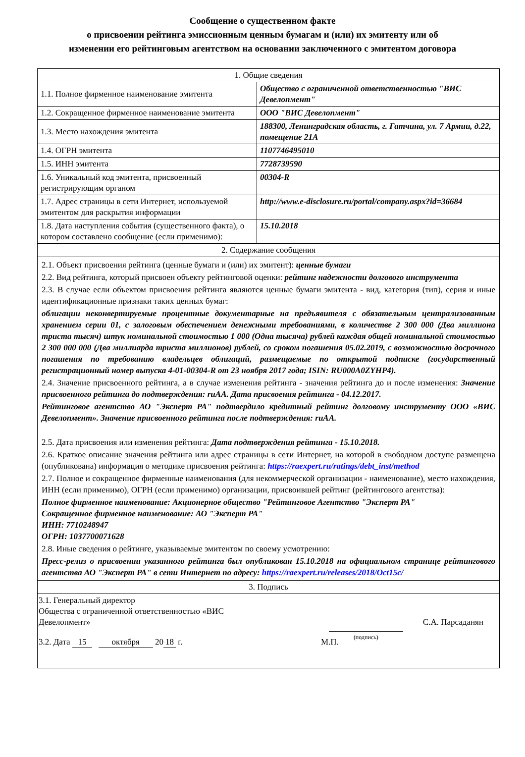Сообщение о существенном факте
о присвоении рейтинга эмиссионным ценным бумагам и (или) их эмитенту или об
изменении его рейтинговым агентством на основании заключенного с эмитентом договора
| 1. Общие сведения | |
| 1.1. Полное фирменное наименование эмитента | Общество с ограниченной ответственностью "ВИС Девелопмент" |
| 1.2. Сокращенное фирменное наименование эмитента | ООО "ВИС Девелопмент" |
| 1.3. Место нахождения эмитента | 188300, Ленинградская область, г. Гатчина, ул. 7 Армии, д.22, помещение 21А |
| 1.4. ОГРН эмитента | 1107746495010 |
| 1.5. ИНН эмитента | 7728739590 |
| 1.6. Уникальный код эмитента, присвоенный регистрирующим органом | 00304-R |
| 1.7. Адрес страницы в сети Интернет, используемой эмитентом для раскрытия информации | http://www.e-disclosure.ru/portal/company.aspx?id=36684 |
| 1.8. Дата наступления события (существенного факта), о котором составлено сообщение (если применимо): | 15.10.2018 |
| 2. Содержание сообщения | |
| 2.1. Объект присвоения рейтинга (ценные бумаги и (или) их эмитент): ценные бумаги 2.2. Вид рейтинга, который присвоен объекту рейтинговой оценки: рейтинг надежности долгового инструмента 2.3. В случае если объектом присвоения рейтинга являются ценные бумаги эмитента - вид, категория (тип), серия и иные идентификационные признаки таких ценных бумаг: облигации неконвертируемые процентные документарные на предъявителя с обязательным централизованным хранением серии 01, с залоговым обеспечением денежными требованиями, в количестве 2 300 000 (Два миллиона триста тысяч) штук номинальной стоимостью 1 000 (Одна тысяча) рублей каждая общей номинальной стоимостью 2 300 000 000 (Два миллиарда триста миллионов) рублей, со сроком погашения 05.02.2019, с возможностью досрочного погашения по требованию владельцев облигаций, размещаемые по открытой подписке (государственный регистрационный номер выпуска 4-01-00304-R от 23 ноября 2017 года; ISIN: RU000A0ZYHP4). 2.4. Значение присвоенного рейтинга, а в случае изменения рейтинга - значения рейтинга до и после изменения: Значение присвоенного рейтинга до подтверждения: ruAA. Дата присвоения рейтинга - 04.12.2017. Рейтинговое агентство АО "Эксперт РА" подтвердило кредитный рейтинг долговому инструменту ООО «ВИС Девелопмент». Значение присвоенного рейтинга после подтверждения: ruAA. 2.5. Дата присвоения или изменения рейтинга: Дата подтверждения рейтинга - 15.10.2018. 2.6. Краткое описание значения рейтинга или адрес страницы в сети Интернет, на которой в свободном доступе размещена (опубликована) информация о методике присвоения рейтинга: https://raexpert.ru/ratings/debt_inst/method 2.7. Полное и сокращенное фирменные наименования (для некоммерческой организации - наименование), место нахождения, ИНН (если применимо), ОГРН (если применимо) организации, присвоившей рейтинг (рейтингового агентства): Полное фирменное наименование: Акционерное общество "Рейтинговое Агентство "Эксперт РА" Сокращенное фирменное наименование: АО "Эксперт РА" ИНН: 7710248947 ОГРН: 1037700071628 2.8. Иные сведения о рейтинге, указываемые эмитентом по своему усмотрению: Пресс-релиз о присвоении указанного рейтинга был опубликован 15.10.2018 на официальном странице рейтингового агентства АО "Эксперт РА" в сети Интернет по адресу: https://raexpert.ru/releases/2018/Oct15c/ | |
| 3. Подпись | |
| 3.1. Генеральный директор Общества с ограниченной ответственностью «ВИС Девелопмент» (подпись) С.А. Парсаданян 3.2. Дата 15 октября 20 18 г. М.П. | |